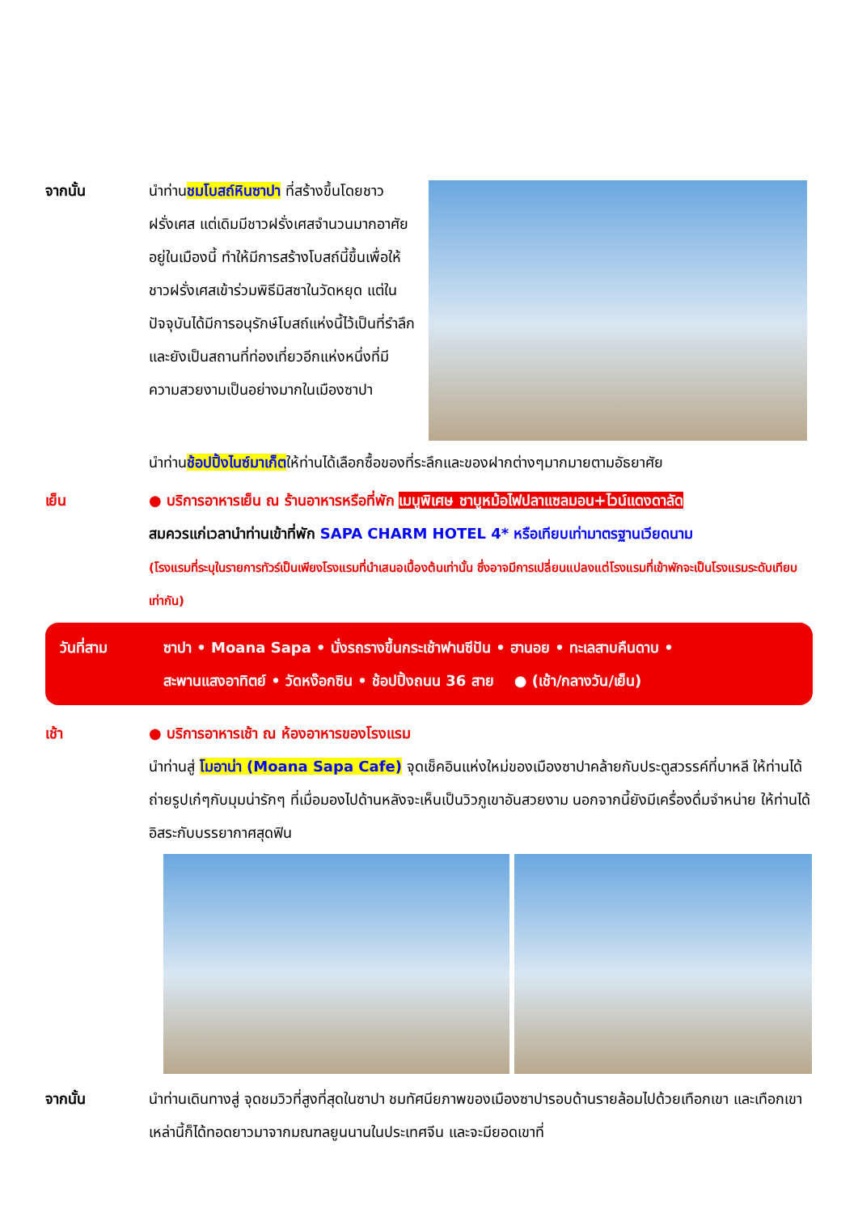จากนั้น นำท่านชมโบสถ์หินซาปา ที่สร้างขึ้นโดยชาวฝรั่งเศส แต่เดิมมีชาวฝรั่งเศสจำนวนมากอาศัยอยู่ในเมืองนี้ ทำให้มีการสร้างโบสถ์นี้ขึ้นเพื่อให้ชาวฝรั่งเศสเข้าร่วมพิธีมิสซาในวัดหยุด แต่ในปัจจุบันได้มีการอนุรักษ์โบสถ์แห่งนี้ไว้เป็นที่รำลึกและยังเป็นสถานที่ท่องเที่ยวอีกแห่งหนึ่งที่มีความสวยงามเป็นอย่างมากในเมืองซาปา
นำท่านช้อปปิ้งไนซ์มาเก็ตให้ท่านได้เลือกซื้อของที่ระลึกและของฝากต่างๆมากมายตามอัธยาศัย
เย็น ● บริการอาหารเย็น ณ ร้านอาหารหรือที่พัก เมนูพิเศษ ชาบูหม้อไฟปลาแซลมอน+ไวน์แดงดาลัด
สมควรแก่เวลานำท่านเข้าที่พัก SAPA CHARM HOTEL 4* หรือเทียบเท่ามาตรฐานเวียดนาม
(โรงแรมที่ระบุในรายการทัวร์เป็นเพียงโรงแรมที่นำเสนอเบื้องต้นเท่านั้น ซึ่งอาจมีการเปลี่ยนแปลงแต่โรงแรมที่เข้าพักจะเป็นโรงแรมระดับเทียบเท่ากัน)
วันที่สาม ซาปา • Moana Sapa • นั่งรถรางขึ้นกระเช้าฟานซีปัน • ฮานอย • ทะเลสาบคืนดาบ •
สะพานแสงอาทิตย์ • วัดหง๊อกซิน • ช้อปปิ้งถนน 36 สาย ● (เช้า/กลางวัน/เย็น)
เช้า ● บริการอาหารเช้า ณ ห้องอาหารของโรงแรม
นำท่านสู่ โมอาน่า (Moana Sapa Cafe) จุดเช็คอินแห่งใหม่ของเมืองซาปาคล้ายกับประตูสวรรค์ที่บาหลี ให้ท่านได้ถ่ายรูปเก๋ๆกับมุมน่ารักๆ ที่เมื่อมองไปด้านหลังจะเห็นเป็นวิวภูเขาอันสวยงาม นอกจากนี้ยังมีเครื่องดื่มจำหน่าย ให้ท่านได้อิสระกับบรรยากาศสุดฟิน
จากนั้น นำท่านเดินทางสู่ จุดชมวิวที่สูงที่สุดในซาปา ชมทัศนียภาพของเมืองซาปารอบด้านรายล้อมไปด้วยเทือกเขา และเทือกเขาเหล่านี้ก็ได้ทอดยาวมาจากมณฑลยูนนานในประเทศจีน และจะมียอดเขาที่